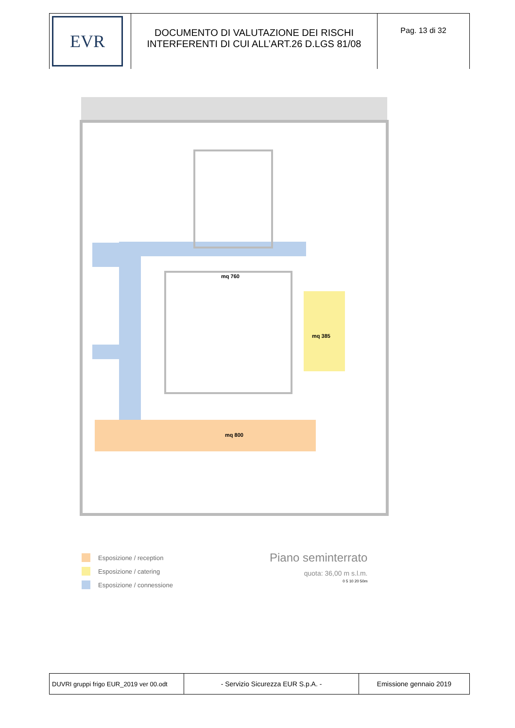| EVR | DOCUMENTO DI VALUTAZIONE DEI RISCHI INTERFERENTI DI CUI ALL’ART.26 D.LGS 81/08 | Pag. 13 di 32 |
mq 760
mq 385
mq 800
Esposizione / reception
Esposizione / catering
Esposizione / connessione
Piano seminterrato
quota: 36,00 m s.l.m.
0 5 10 20 50m
| DUVRI gruppi frigo EUR_2019 ver 00.odt | - Servizio Sicurezza EUR S.p.A. - | Emissione gennaio 2019 |